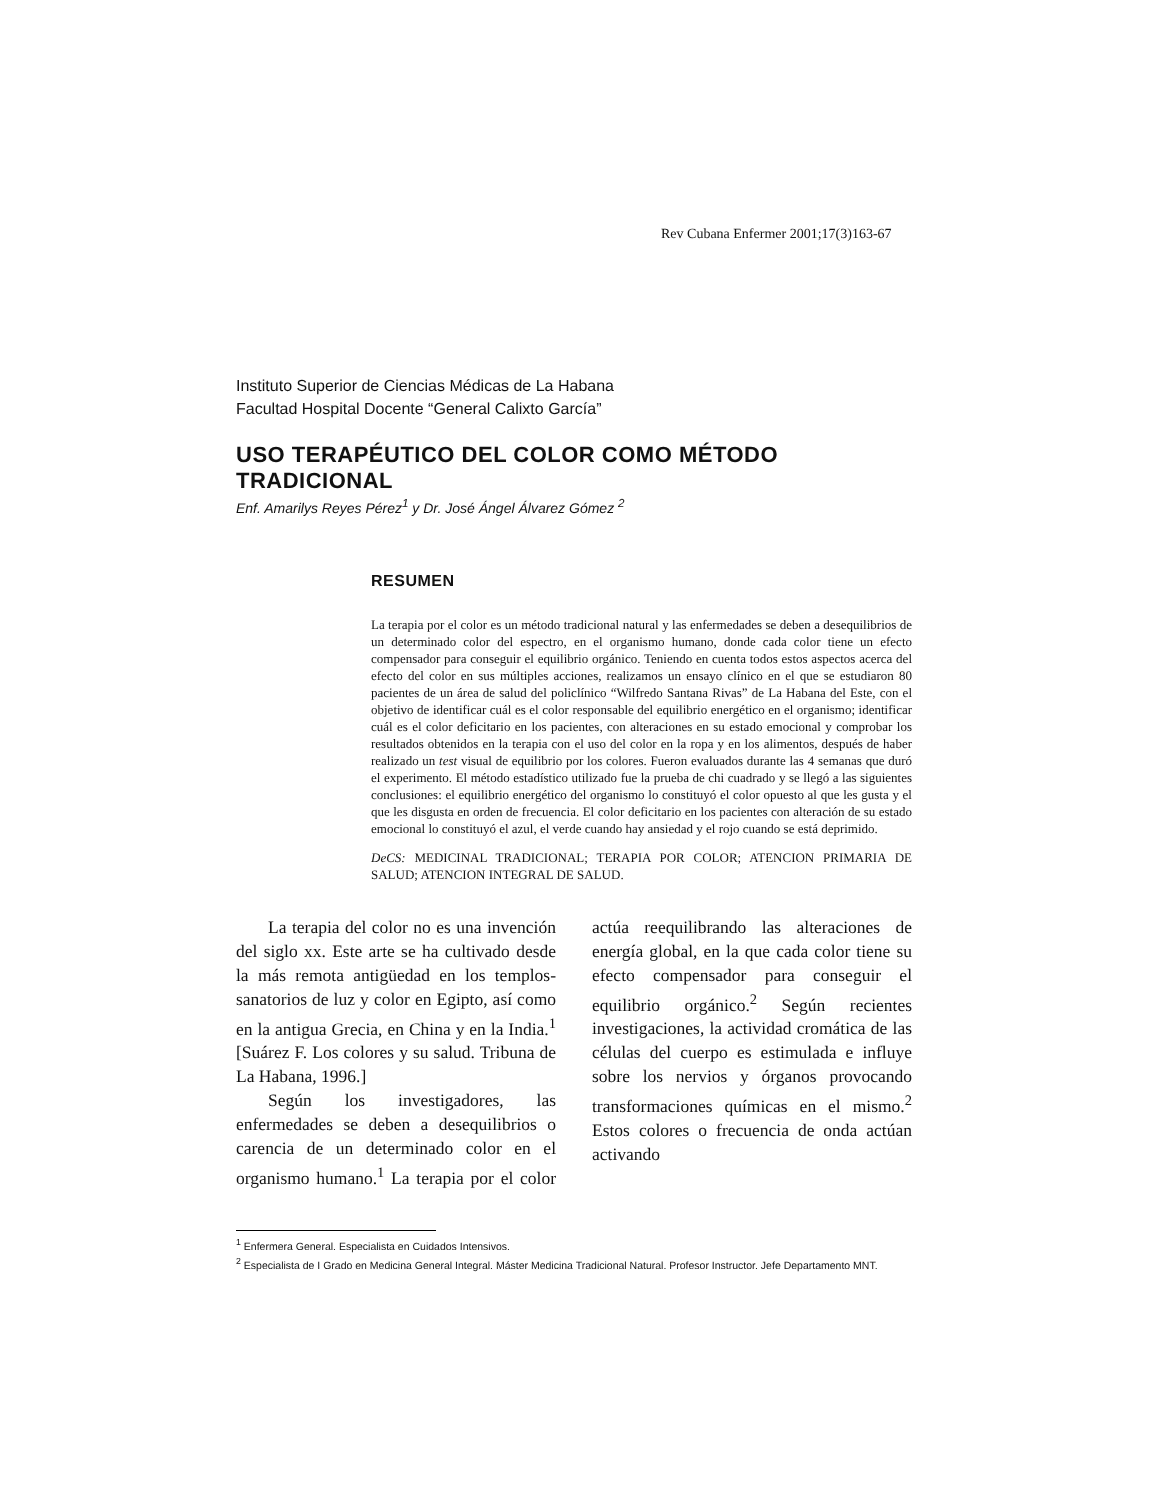Rev Cubana Enfermer 2001;17(3)163-67
Instituto Superior de Ciencias Médicas de La Habana
Facultad Hospital Docente “General Calixto García”
USO TERAPÉUTICO DEL COLOR COMO MÉTODO TRADICIONAL
Enf. Amarilys Reyes Pérez<sup>1</sup> y Dr. José Ángel Álvarez Gómez <sup>2</sup>
RESUMEN
La terapia por el color es un método tradicional natural y las enfermedades se deben a desequilibrios de un determinado color del espectro, en el organismo humano, donde cada color tiene un efecto compensador para conseguir el equilibrio orgánico. Teniendo en cuenta todos estos aspectos acerca del efecto del color en sus múltiples acciones, realizamos un ensayo clínico en el que se estudiaron 80 pacientes de un área de salud del policlínico “Wilfredo Santana Rivas” de La Habana del Este, con el objetivo de identificar cuál es el color responsable del equilibrio energético en el organismo; identificar cuál es el color deficitario en los pacientes, con alteraciones en su estado emocional y comprobar los resultados obtenidos en la terapia con el uso del color en la ropa y en los alimentos, después de haber realizado un test visual de equilibrio por los colores. Fueron evaluados durante las 4 semanas que duró el experimento. El método estadístico utilizado fue la prueba de chi cuadrado y se llegó a las siguientes conclusiones: el equilibrio energético del organismo lo constituyó el color opuesto al que les gusta y el que les disgusta en orden de frecuencia. El color deficitario en los pacientes con alteración de su estado emocional lo constituyó el azul, el verde cuando hay ansiedad y el rojo cuando se está deprimido.
DeCS: MEDICINAL TRADICIONAL; TERAPIA POR COLOR; ATENCION PRIMARIA DE SALUD; ATENCION INTEGRAL DE SALUD.
La terapia del color no es una invención del siglo xx. Este arte se ha cultivado desde la más remota antigüedad en los templos-sanatorios de luz y color en Egipto, así como en la antigua Grecia, en China y en la India.<sup>1</sup> [Suárez F. Los colores y su salud. Tribuna de La Habana, 1996.]
Según los investigadores, las enfermedades se deben a desequilibrios o carencia de un determinado color en el organismo humano.<sup>1</sup> La terapia por el color actúa reequilibrando las alteraciones de energía global, en la que cada color tiene su efecto compensador para conseguir el equilibrio orgánico.<sup>2</sup> Según recientes investigaciones, la actividad cromática de las células del cuerpo es estimulada e influye sobre los nervios y órganos provocando transformaciones químicas en el mismo.<sup>2</sup> Estos colores o frecuencia de onda actúan activando
<sup>1</sup> Enfermera General. Especialista en Cuidados Intensivos.
<sup>2</sup> Especialista de I Grado en Medicina General Integral. Máster Medicina Tradicional Natural. Profesor Instructor. Jefe Departamento MNT.